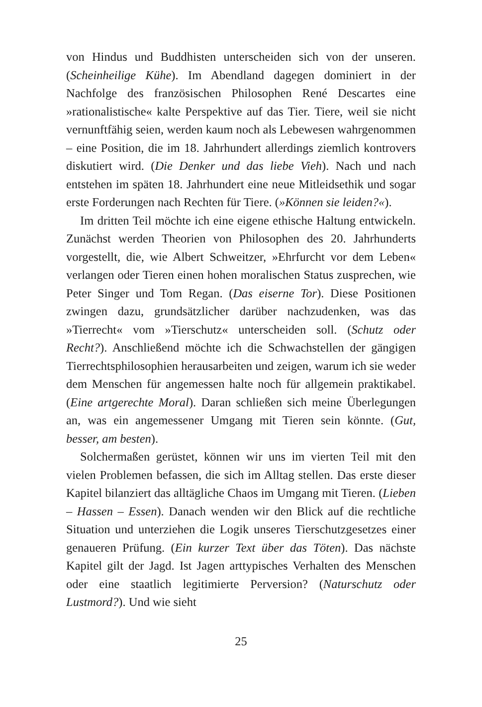von Hindus und Buddhisten unterscheiden sich von der unseren. (Scheinheilige Kühe). Im Abendland dagegen dominiert in der Nachfolge des französischen Philosophen René Descartes eine »rationalistische« kalte Perspektive auf das Tier. Tiere, weil sie nicht vernunftfähig seien, werden kaum noch als Lebewesen wahrgenommen – eine Position, die im 18. Jahrhundert allerdings ziemlich kontrovers diskutiert wird. (Die Denker und das liebe Vieh). Nach und nach entstehen im späten 18. Jahrhundert eine neue Mitleidsethik und sogar erste Forderungen nach Rechten für Tiere. (»Können sie leiden?«).
Im dritten Teil möchte ich eine eigene ethische Haltung entwickeln. Zunächst werden Theorien von Philosophen des 20. Jahrhunderts vorgestellt, die, wie Albert Schweitzer, »Ehrfurcht vor dem Leben« verlangen oder Tieren einen hohen moralischen Status zusprechen, wie Peter Singer und Tom Regan. (Das eiserne Tor). Diese Positionen zwingen dazu, grundsätzlicher darüber nachzudenken, was das »Tierrecht« vom »Tierschutz« unterscheiden soll. (Schutz oder Recht?). Anschließend möchte ich die Schwachstellen der gängigen Tierrechtsphilosophien herausarbeiten und zeigen, warum ich sie weder dem Menschen für angemessen halte noch für allgemein praktikabel. (Eine artgerechte Moral). Daran schließen sich meine Überlegungen an, was ein angemessener Umgang mit Tieren sein könnte. (Gut, besser, am besten).
Solchermaßen gerüstet, können wir uns im vierten Teil mit den vielen Problemen befassen, die sich im Alltag stellen. Das erste dieser Kapitel bilanziert das alltägliche Chaos im Umgang mit Tieren. (Lieben – Hassen – Essen). Danach wenden wir den Blick auf die rechtliche Situation und unterziehen die Logik unseres Tierschutzgesetzes einer genaueren Prüfung. (Ein kurzer Text über das Töten). Das nächste Kapitel gilt der Jagd. Ist Jagen arttypisches Verhalten des Menschen oder eine staatlich legitimierte Perversion? (Naturschutz oder Lustmord?). Und wie sieht
25